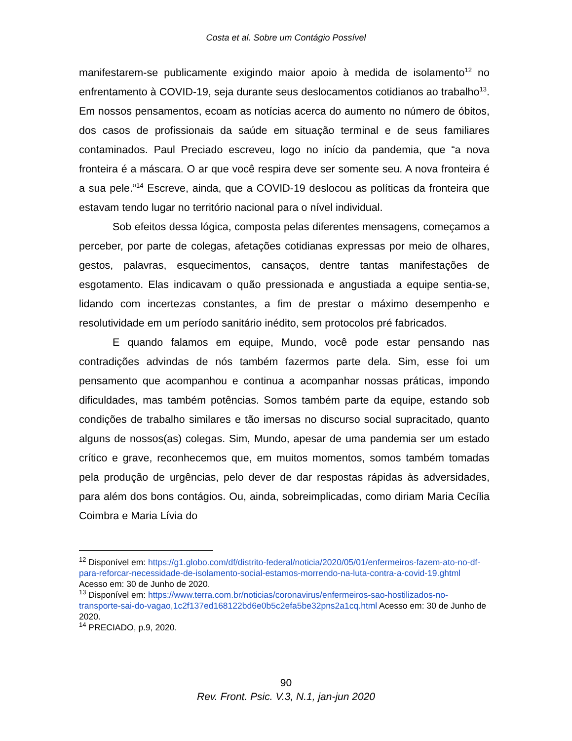Costa et al. Sobre um Contágio Possível
manifestarem-se publicamente exigindo maior apoio à medida de isolamento<sup>12</sup> no enfrentamento à COVID-19, seja durante seus deslocamentos cotidianos ao trabalho<sup>13</sup>. Em nossos pensamentos, ecoam as notícias acerca do aumento no número de óbitos, dos casos de profissionais da saúde em situação terminal e de seus familiares contaminados. Paul Preciado escreveu, logo no início da pandemia, que “a nova fronteira é a máscara. O ar que você respira deve ser somente seu. A nova fronteira é a sua pele.”<sup>14</sup> Escreve, ainda, que a COVID-19 deslocou as políticas da fronteira que estavam tendo lugar no território nacional para o nível individual.
Sob efeitos dessa lógica, composta pelas diferentes mensagens, começamos a perceber, por parte de colegas, afetações cotidianas expressas por meio de olhares, gestos, palavras, esquecimentos, cansaços, dentre tantas manifestações de esgotamento. Elas indicavam o quão pressionada e angustiada a equipe sentia-se, lidando com incertezas constantes, a fim de prestar o máximo desempenho e resolutividade em um período sanitário inédito, sem protocolos pré fabricados.
E quando falamos em equipe, Mundo, você pode estar pensando nas contradições advindas de nós também fazermos parte dela. Sim, esse foi um pensamento que acompanhou e continua a acompanhar nossas práticas, impondo dificuldades, mas também potências. Somos também parte da equipe, estando sob condições de trabalho similares e tão imersas no discurso social supracitado, quanto alguns de nossos(as) colegas. Sim, Mundo, apesar de uma pandemia ser um estado crítico e grave, reconhecemos que, em muitos momentos, somos também tomadas pela produção de urgências, pelo dever de dar respostas rápidas às adversidades, para além dos bons contágios. Ou, ainda, sobreimplicadas, como diriam Maria Cecília Coimbra e Maria Lívia do
<sup>12</sup> Disponível em: https://g1.globo.com/df/distrito-federal/noticia/2020/05/01/enfermeiros-fazem-ato-no-df-para-reforcar-necessidade-de-isolamento-social-estamos-morrendo-na-luta-contra-a-covid-19.ghtml Acesso em: 30 de Junho de 2020.
<sup>13</sup> Disponível em: https://www.terra.com.br/noticias/coronavirus/enfermeiros-sao-hostilizados-no-transporte-sai-do-vagao,1c2f137ed168122bd6e0b5c2efa5be32pns2a1cq.html Acesso em: 30 de Junho de 2020.
<sup>14</sup> PRECIADO, p.9, 2020.
90
Rev. Front. Psic. V.3, N.1, jan-jun 2020